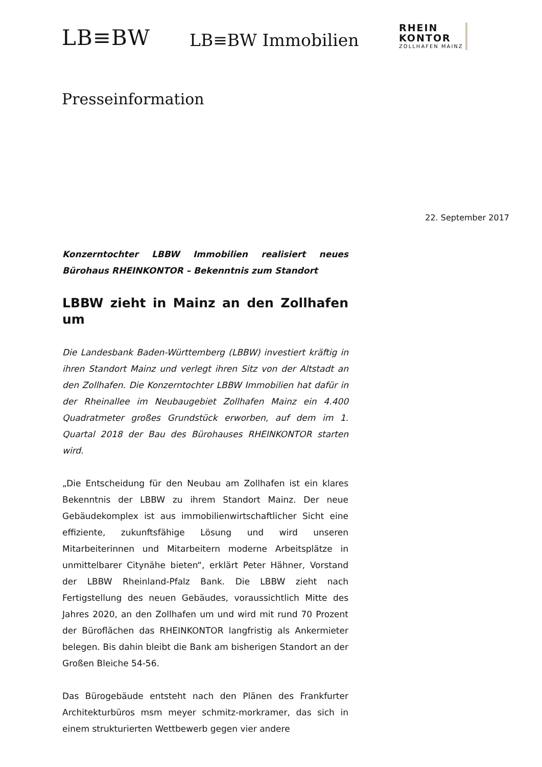LB≡BW
LB≡BW Immobilien
RHEIN
KONTOR
ZOLLHAFEN MAINZ
Presseinformation
22. September 2017
Konzerntochter LBBW Immobilien realisiert neues Bürohaus RHEINKONTOR – Bekenntnis zum Standort
LBBW zieht in Mainz an den Zollhafen um
Die Landesbank Baden-Württemberg (LBBW) investiert kräftig in ihren Standort Mainz und verlegt ihren Sitz von der Altstadt an den Zollhafen. Die Konzerntochter LBBW Immobilien hat dafür in der Rheinallee im Neubaugebiet Zollhafen Mainz ein 4.400 Quadratmeter großes Grundstück erworben, auf dem im 1. Quartal 2018 der Bau des Bürohauses RHEINKONTOR starten wird.
„Die Entscheidung für den Neubau am Zollhafen ist ein klares Bekenntnis der LBBW zu ihrem Standort Mainz. Der neue Gebäudekomplex ist aus immobilienwirtschaftlicher Sicht eine effiziente, zukunftsfähige Lösung und wird unseren Mitarbeiterinnen und Mitarbeitern moderne Arbeitsplätze in unmittelbarer Citynähe bieten“, erklärt Peter Hähner, Vorstand der LBBW Rheinland-Pfalz Bank. Die LBBW zieht nach Fertigstellung des neuen Gebäudes, voraussichtlich Mitte des Jahres 2020, an den Zollhafen um und wird mit rund 70 Prozent der Büroflächen das RHEINKONTOR langfristig als Ankermieter belegen. Bis dahin bleibt die Bank am bisherigen Standort an der Großen Bleiche 54-56.
Das Bürogebäude entsteht nach den Plänen des Frankfurter Architekturbüros msm meyer schmitz-morkramer, das sich in einem strukturierten Wettbewerb gegen vier andere